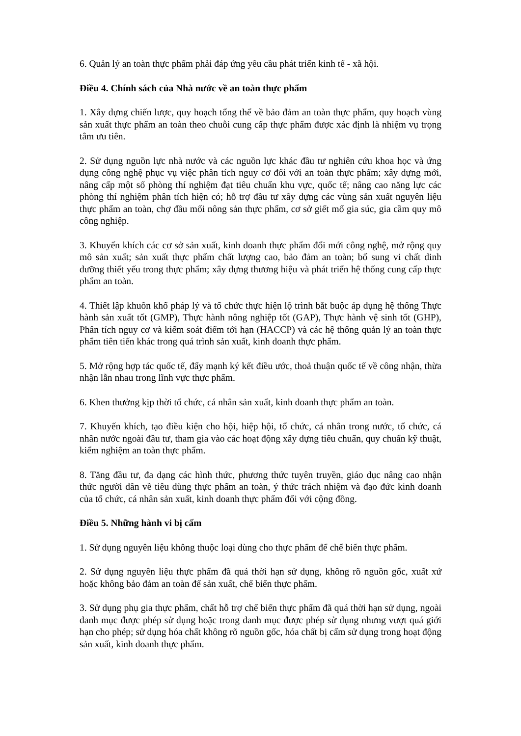6. Quản lý an toàn thực phẩm phải đáp ứng yêu cầu phát triển kinh tế - xã hội.
Điều 4. Chính sách của Nhà nước về an toàn thực phẩm
1. Xây dựng chiến lược, quy hoạch tổng thể về bảo đảm an toàn thực phẩm, quy hoạch vùng sản xuất thực phẩm an toàn theo chuỗi cung cấp thực phẩm được xác định là nhiệm vụ trọng tâm ưu tiên.
2. Sử dụng nguồn lực nhà nước và các nguồn lực khác đầu tư nghiên cứu khoa học và ứng dụng công nghệ phục vụ việc phân tích nguy cơ đối với an toàn thực phẩm; xây dựng mới, nâng cấp một số phòng thí nghiệm đạt tiêu chuẩn khu vực, quốc tế; nâng cao năng lực các phòng thí nghiệm phân tích hiện có; hỗ trợ đầu tư xây dựng các vùng sản xuất nguyên liệu thực phẩm an toàn, chợ đầu mối nông sản thực phẩm, cơ sở giết mổ gia súc, gia cầm quy mô công nghiệp.
3. Khuyến khích các cơ sở sản xuất, kinh doanh thực phẩm đổi mới công nghệ, mở rộng quy mô sản xuất; sản xuất thực phẩm chất lượng cao, bảo đảm an toàn; bổ sung vi chất dinh dưỡng thiết yếu trong thực phẩm; xây dựng thương hiệu và phát triển hệ thống cung cấp thực phẩm an toàn.
4. Thiết lập khuôn khổ pháp lý và tổ chức thực hiện lộ trình bắt buộc áp dụng hệ thống Thực hành sản xuất tốt (GMP), Thực hành nông nghiệp tốt (GAP), Thực hành vệ sinh tốt (GHP), Phân tích nguy cơ và kiểm soát điểm tới hạn (HACCP) và các hệ thống quản lý an toàn thực phẩm tiên tiến khác trong quá trình sản xuất, kinh doanh thực phẩm.
5. Mở rộng hợp tác quốc tế, đẩy mạnh ký kết điều ước, thoả thuận quốc tế về công nhận, thừa nhận lẫn nhau trong lĩnh vực thực phẩm.
6. Khen thưởng kịp thời tổ chức, cá nhân sản xuất, kinh doanh thực phẩm an toàn.
7. Khuyến khích, tạo điều kiện cho hội, hiệp hội, tổ chức, cá nhân trong nước, tổ chức, cá nhân nước ngoài đầu tư, tham gia vào các hoạt động xây dựng tiêu chuẩn, quy chuẩn kỹ thuật, kiểm nghiệm an toàn thực phẩm.
8. Tăng đầu tư, đa dạng các hình thức, phương thức tuyên truyền, giáo dục nâng cao nhận thức người dân về tiêu dùng thực phẩm an toàn, ý thức trách nhiệm và đạo đức kinh doanh của tổ chức, cá nhân sản xuất, kinh doanh thực phẩm đối với cộng đồng.
Điều 5. Những hành vi bị cấm
1. Sử dụng nguyên liệu không thuộc loại dùng cho thực phẩm để chế biến thực phẩm.
2. Sử dụng nguyên liệu thực phẩm đã quá thời hạn sử dụng, không rõ nguồn gốc, xuất xứ hoặc không bảo đảm an toàn để sản xuất, chế biến thực phẩm.
3. Sử dụng phụ gia thực phẩm, chất hỗ trợ chế biến thực phẩm đã quá thời hạn sử dụng, ngoài danh mục được phép sử dụng hoặc trong danh mục được phép sử dụng nhưng vượt quá giới hạn cho phép; sử dụng hóa chất không rõ nguồn gốc, hóa chất bị cấm sử dụng trong hoạt động sản xuất, kinh doanh thực phẩm.